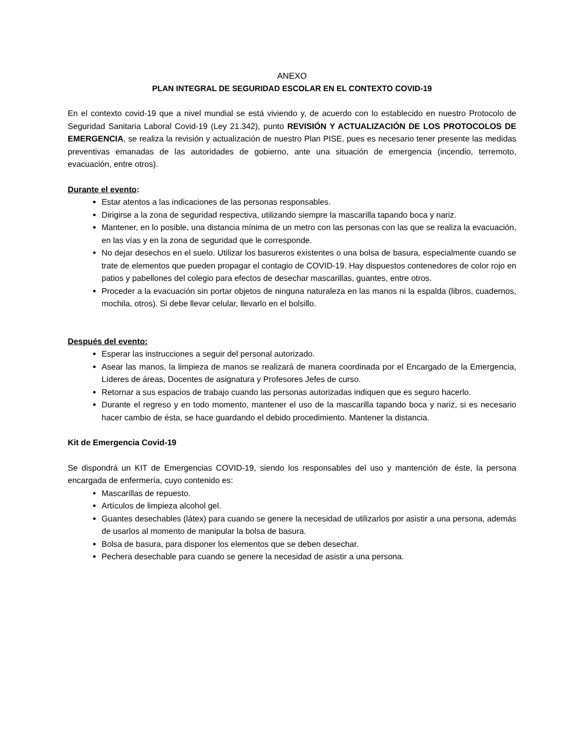ANEXO
PLAN INTEGRAL DE SEGURIDAD ESCOLAR EN EL CONTEXTO COVID-19
En el contexto covid-19 que a nivel mundial se está viviendo y, de acuerdo con lo establecido en nuestro Protocolo de Seguridad Sanitaria Laboral Covid-19 (Ley 21.342), punto REVISIÓN Y ACTUALIZACIÓN DE LOS PROTOCOLOS DE EMERGENCIA, se realiza la revisión y actualización de nuestro Plan PISE, pues es necesario tener presente las medidas preventivas emanadas de las autoridades de gobierno, ante una situación de emergencia (incendio, terremoto, evacuación, entre otros).
Durante el evento:
Estar atentos a las indicaciones de las personas responsables.
Dirigirse a la zona de seguridad respectiva, utilizando siempre la mascarilla tapando boca y nariz.
Mantener, en lo posible, una distancia mínima de un metro con las personas con las que se realiza la evacuación, en las vías y en la zona de seguridad que le corresponde.
No dejar desechos en el suelo. Utilizar los basureros existentes o una bolsa de basura, especialmente cuando se trate de elementos que pueden propagar el contagio de COVID-19. Hay dispuestos contenedores de color rojo en patios y pabellones del colegio para efectos de desechar mascarillas, guantes, entre otros.
Proceder a la evacuación sin portar objetos de ninguna naturaleza en las manos ni la espalda (libros, cuadernos, mochila, otros). Si debe llevar celular, llevarlo en el bolsillo.
Después del evento:
Esperar las instrucciones a seguir del personal autorizado.
Asear las manos, la limpieza de manos se realizará de manera coordinada por el Encargado de la Emergencia, Líderes de áreas, Docentes de asignatura y Profesores Jefes de curso.
Retornar a sus espacios de trabajo cuando las personas autorizadas indiquen que es seguro hacerlo.
Durante el regreso y en todo momento, mantener el uso de la mascarilla tapando boca y nariz, si es necesario hacer cambio de ésta, se hace guardando el debido procedimiento. Mantener la distancia.
Kit de Emergencia Covid-19
Se dispondrá un KIT de Emergencias COVID-19, siendo los responsables del uso y mantención de éste, la persona encargada de enfermería, cuyo contenido es:
Mascarillas de repuesto.
Artículos de limpieza alcohol gel.
Guantes desechables (látex) para cuando se genere la necesidad de utilizarlos por asistir a una persona, además de usarlos al momento de manipular la bolsa de basura.
Bolsa de basura, para disponer los elementos que se deben desechar.
Pechera desechable para cuando se genere la necesidad de asistir a una persona.